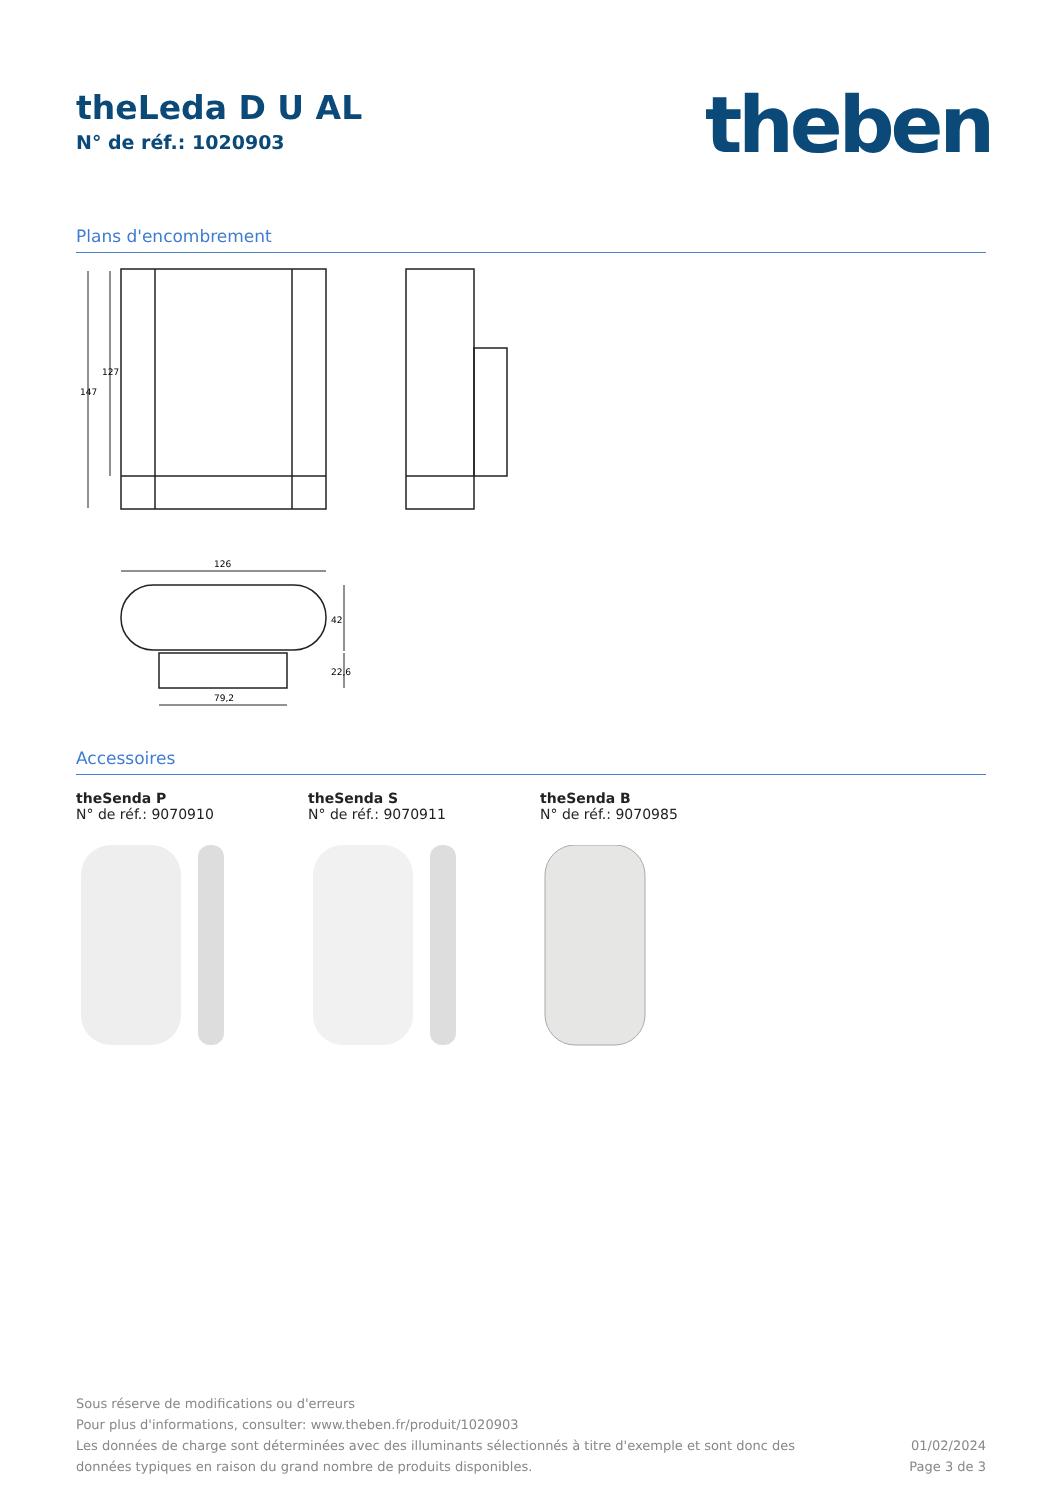theLeda D U AL
N° de réf.: 1020903
theben
Plans d'encombrement
147
127
126
79,2
42
22,6
Accessoires
theSenda P
N° de réf.: 9070910
theSenda S
N° de réf.: 9070911
theSenda B
N° de réf.: 9070985
Sous réserve de modifications ou d'erreurs
Pour plus d'informations, consulter: www.theben.fr/produit/1020903
Les données de charge sont déterminées avec des illuminants sélectionnés à titre d'exemple et sont donc des
données typiques en raison du grand nombre de produits disponibles.
01/02/2024
Page 3 de 3